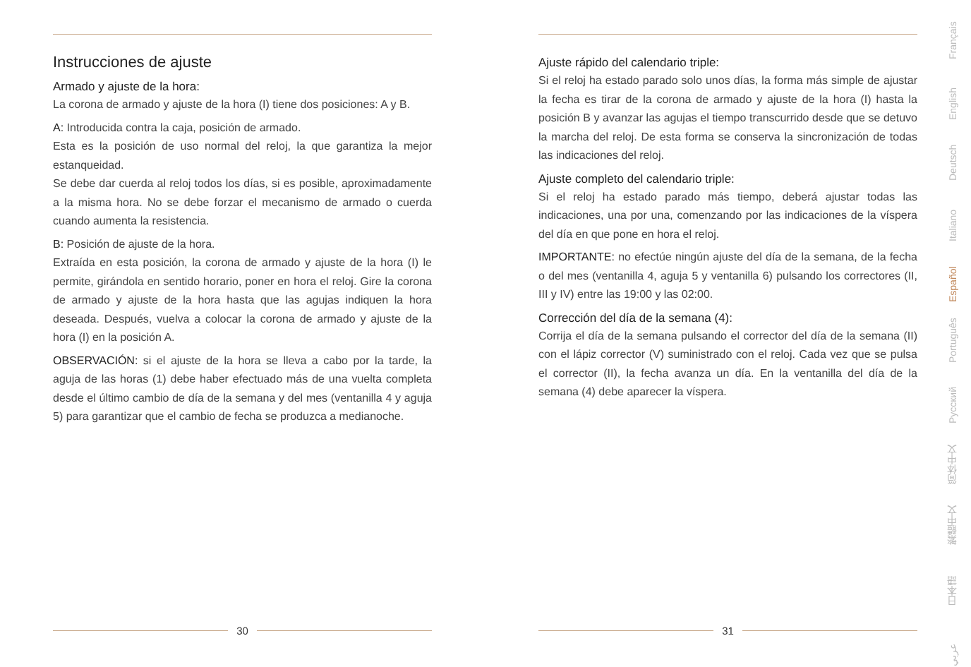Instrucciones de ajuste
Armado y ajuste de la hora:
La corona de armado y ajuste de la hora (I) tiene dos posiciones: A y B.
A: Introducida contra la caja, posición de armado.
Esta es la posición de uso normal del reloj, la que garantiza la mejor estanqueidad.
Se debe dar cuerda al reloj todos los días, si es posible, aproximadamente a la misma hora. No se debe forzar el mecanismo de armado o cuerda cuando aumenta la resistencia.
B: Posición de ajuste de la hora.
Extraída en esta posición, la corona de armado y ajuste de la hora (I) le permite, girándola en sentido horario, poner en hora el reloj. Gire la corona de armado y ajuste de la hora hasta que las agujas indiquen la hora deseada. Después, vuelva a colocar la corona de armado y ajuste de la hora (I) en la posición A.
OBSERVACIÓN: si el ajuste de la hora se lleva a cabo por la tarde, la aguja de las horas (1) debe haber efectuado más de una vuelta completa desde el último cambio de día de la semana y del mes (ventanilla 4 y aguja 5) para garantizar que el cambio de fecha se produzca a medianoche.
Ajuste rápido del calendario triple:
Si el reloj ha estado parado solo unos días, la forma más simple de ajustar la fecha es tirar de la corona de armado y ajuste de la hora (I) hasta la posición B y avanzar las agujas el tiempo transcurrido desde que se detuvo la marcha del reloj. De esta forma se conserva la sincronización de todas las indicaciones del reloj.
Ajuste completo del calendario triple:
Si el reloj ha estado parado más tiempo, deberá ajustar todas las indicaciones, una por una, comenzando por las indicaciones de la víspera del día en que pone en hora el reloj.
IMPORTANTE: no efectúe ningún ajuste del día de la semana, de la fecha o del mes (ventanilla 4, aguja 5 y ventanilla 6) pulsando los correctores (II, III y IV) entre las 19:00 y las 02:00.
Corrección del día de la semana (4):
Corrija el día de la semana pulsando el corrector del día de la semana (II) con el lápiz corrector (V) suministrado con el reloj. Cada vez que se pulsa el corrector (II), la fecha avanza un día. En la ventanilla del día de la semana (4) debe aparecer la víspera.
30 31
Français
English
Deutsch
Italiano
Español
Português
Русский
简体中文
繁體中文
日本語
عربي